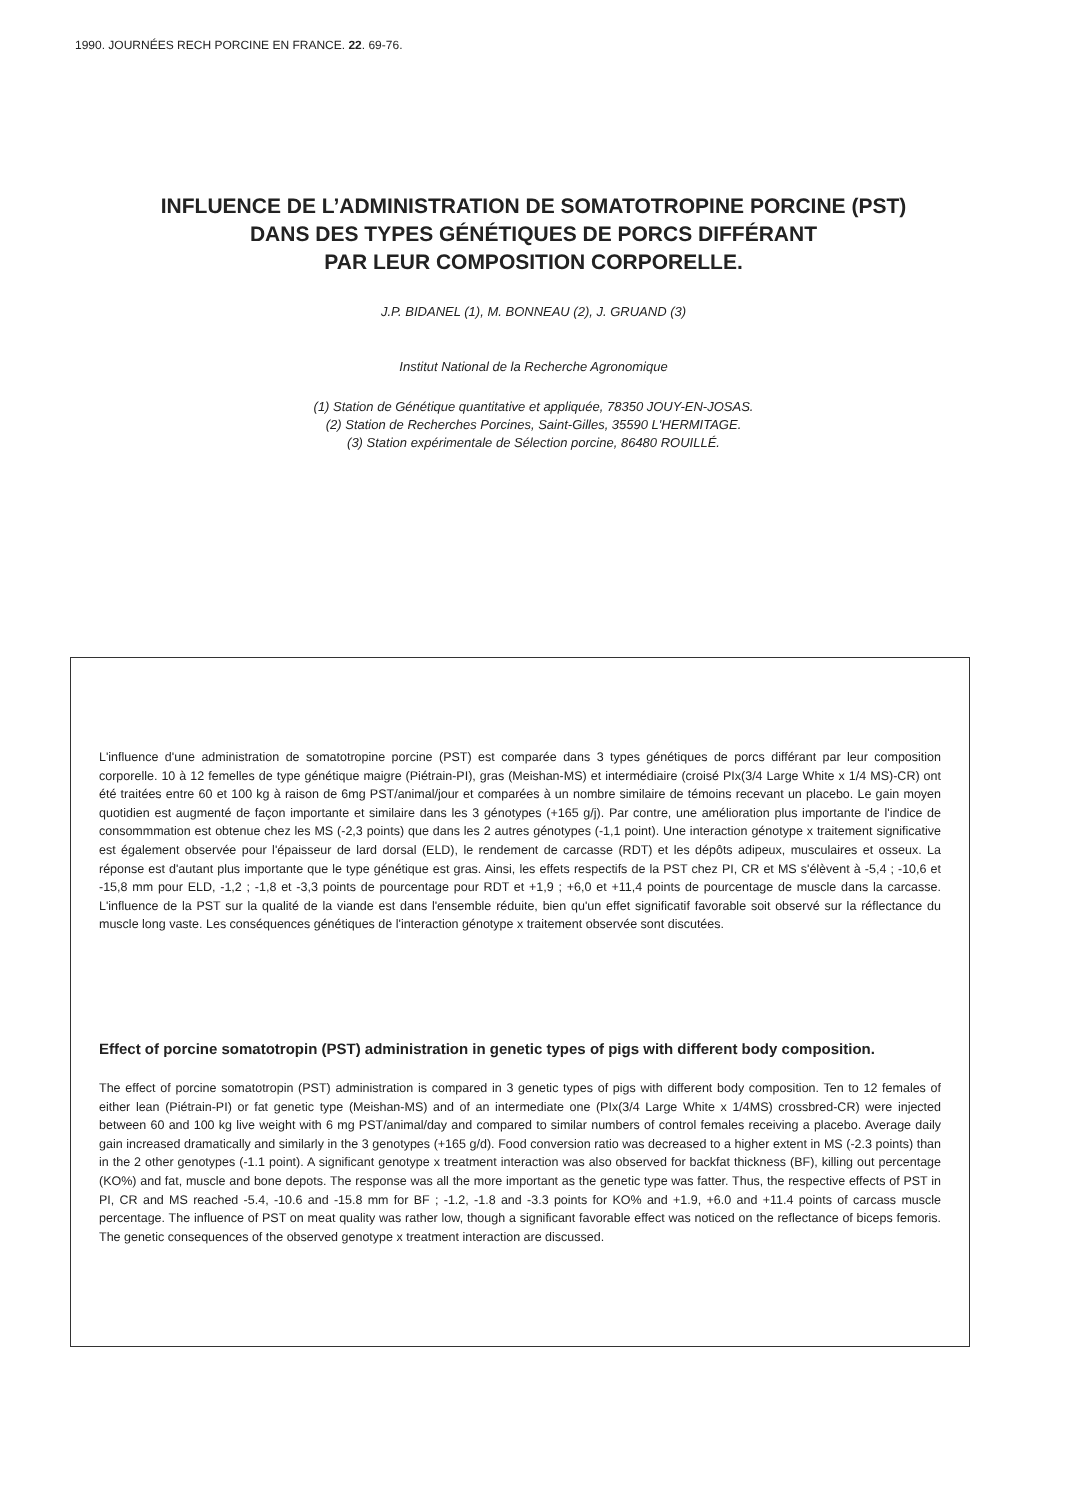1990. JOURNÉES RECH PORCINE EN FRANCE. 22. 69-76.
INFLUENCE DE L’ADMINISTRATION DE SOMATOTROPINE PORCINE (PST)
DANS DES TYPES GÉNÉTIQUES DE PORCS DIFFÉRANT
PAR LEUR COMPOSITION CORPORELLE.
J.P. BIDANEL (1), M. BONNEAU (2), J. GRUAND (3)
Institut National de la Recherche Agronomique
(1) Station de Génétique quantitative et appliquée, 78350 JOUY-EN-JOSAS.
(2) Station de Recherches Porcines, Saint-Gilles, 35590 L'HERMITAGE.
(3) Station expérimentale de Sélection porcine, 86480 ROUILLÉ.
L'influence d'une administration de somatotropine porcine (PST) est comparée dans 3 types génétiques de porcs différant par leur composition corporelle. 10 à 12 femelles de type génétique maigre (Piétrain-PI), gras (Meishan-MS) et intermédiaire (croisé PIx(3/4 Large White x 1/4 MS)-CR) ont été traitées entre 60 et 100 kg à raison de 6mg PST/animal/jour et comparées à un nombre similaire de témoins recevant un placebo. Le gain moyen quotidien est augmenté de façon importante et similaire dans les 3 génotypes (+165 g/j). Par contre, une amélioration plus importante de l'indice de consommmation est obtenue chez les MS (-2,3 points) que dans les 2 autres génotypes (-1,1 point). Une interaction génotype x traitement significative est également observée pour l'épaisseur de lard dorsal (ELD), le rendement de carcasse (RDT) et les dépôts adipeux, musculaires et osseux. La réponse est d'autant plus importante que le type génétique est gras. Ainsi, les effets respectifs de la PST chez PI, CR et MS s'élèvent à -5,4 ; -10,6 et -15,8 mm pour ELD, -1,2 ; -1,8 et -3,3 points de pourcentage pour RDT et +1,9 ; +6,0 et +11,4 points de pourcentage de muscle dans la carcasse. L'influence de la PST sur la qualité de la viande est dans l'ensemble réduite, bien qu'un effet significatif favorable soit observé sur la réflectance du muscle long vaste. Les conséquences génétiques de l'interaction génotype x traitement observée sont discutées.
Effect of porcine somatotropin (PST) administration in genetic types of pigs with different body composition.
The effect of porcine somatotropin (PST) administration is compared in 3 genetic types of pigs with different body composition. Ten to 12 females of either lean (Piétrain-PI) or fat genetic type (Meishan-MS) and of an intermediate one (PIx(3/4 Large White x 1/4MS) crossbred-CR) were injected between 60 and 100 kg live weight with 6 mg PST/animal/day and compared to similar numbers of control females receiving a placebo. Average daily gain increased dramatically and similarly in the 3 genotypes (+165 g/d). Food conversion ratio was decreased to a higher extent in MS (-2.3 points) than in the 2 other genotypes (-1.1 point). A significant genotype x treatment interaction was also observed for backfat thickness (BF), killing out percentage (KO%) and fat, muscle and bone depots. The response was all the more important as the genetic type was fatter. Thus, the respective effects of PST in PI, CR and MS reached -5.4, -10.6 and -15.8 mm for BF ; -1.2, -1.8 and -3.3 points for KO% and +1.9, +6.0 and +11.4 points of carcass muscle percentage. The influence of PST on meat quality was rather low, though a significant favorable effect was noticed on the reflectance of biceps femoris. The genetic consequences of the observed genotype x treatment interaction are discussed.